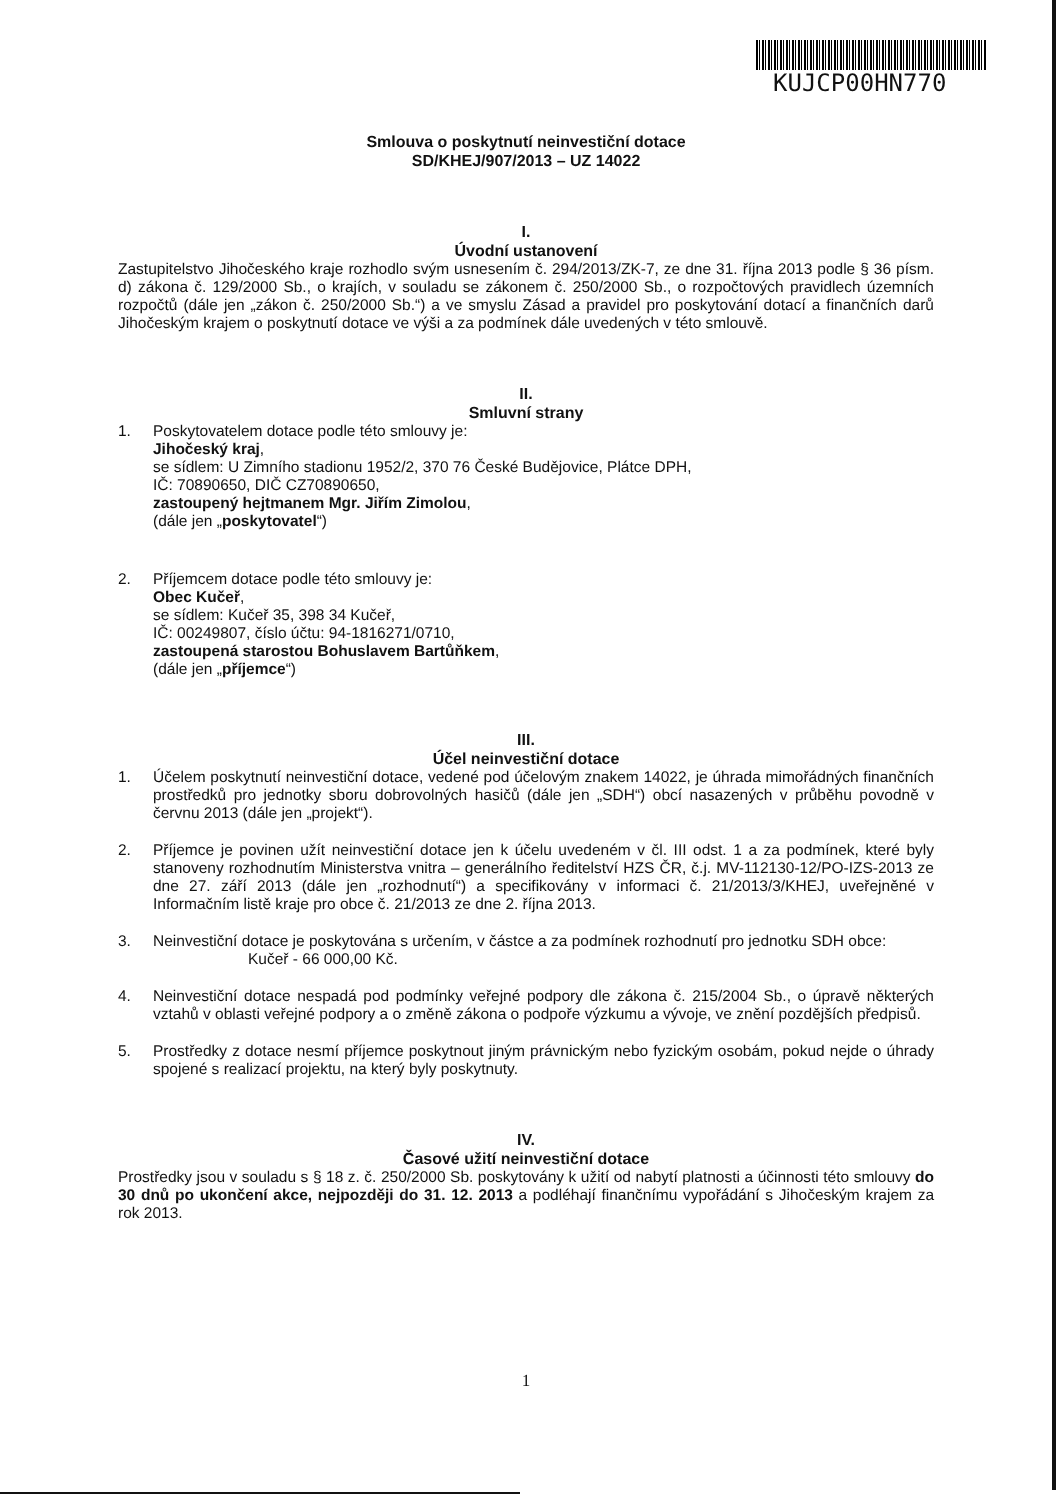KUJCP00HN770
Smlouva o poskytnutí neinvestiční dotace
SD/KHEJ/907/2013 – UZ 14022
I.
Úvodní ustanovení
Zastupitelstvo Jihočeského kraje rozhodlo svým usnesením č. 294/2013/ZK-7, ze dne 31. října 2013 podle § 36 písm. d) zákona č. 129/2000 Sb., o krajích, v souladu se zákonem č. 250/2000 Sb., o rozpočtových pravidlech územních rozpočtů (dále jen „zákon č. 250/2000 Sb.“) a ve smyslu Zásad a pravidel pro poskytování dotací a finančních darů Jihočeským krajem o poskytnutí dotace ve výši a za podmínek dále uvedených v této smlouvě.
II.
Smluvní strany
1. Poskytovatelem dotace podle této smlouvy je:
Jihočeský kraj,
se sídlem: U Zimního stadionu 1952/2, 370 76 České Budějovice, Plátce DPH,
IČ: 70890650, DIČ CZ70890650,
zastoupený hejtmanem Mgr. Jiřím Zimolou,
(dále jen „poskytovatel“)
2. Příjemcem dotace podle této smlouvy je:
Obec Kučeř,
se sídlem: Kučeř 35, 398 34 Kučeř,
IČ: 00249807, číslo účtu: 94-1816271/0710,
zastoupená starostou Bohuslavem Bartůňkem,
(dále jen „příjemce“)
III.
Účel neinvestiční dotace
1. Účelem poskytnutí neinvestiční dotace, vedené pod účelovým znakem 14022, je úhrada mimořádných finančních prostředků pro jednotky sboru dobrovolných hasičů (dále jen „SDH“) obcí nasazených v průběhu povodně v červnu 2013 (dále jen „projekt“).
2. Příjemce je povinen užít neinvestiční dotace jen k účelu uvedeném v čl. III odst. 1 a za podmínek, které byly stanoveny rozhodnutím Ministerstva vnitra – generálního ředitelství HZS ČR, č.j. MV-112130-12/PO-IZS-2013 ze dne 27. září 2013 (dále jen „rozhodnutí“) a specifikovány v informaci č. 21/2013/3/KHEJ, uveřejněné v Informačním listě kraje pro obce č. 21/2013 ze dne 2. října 2013.
3. Neinvestiční dotace je poskytována s určením, v částce a za podmínek rozhodnutí pro jednotku SDH obce:
Kučeř - 66 000,00 Kč.
4. Neinvestiční dotace nespadá pod podmínky veřejné podpory dle zákona č. 215/2004 Sb., o úpravě některých vztahů v oblasti veřejné podpory a o změně zákona o podpoře výzkumu a vývoje, ve znění pozdějších předpisů.
5. Prostředky z dotace nesmí příjemce poskytnout jiným právnickým nebo fyzickým osobám, pokud nejde o úhrady spojené s realizací projektu, na který byly poskytnuty.
IV.
Časové užití neinvestiční dotace
Prostředky jsou v souladu s § 18 z. č. 250/2000 Sb. poskytovány k užití od nabytí platnosti a účinnosti této smlouvy do 30 dnů po ukončení akce, nejpozději do 31. 12. 2013 a podléhají finančnímu vypořádání s Jihočeským krajem za rok 2013.
1